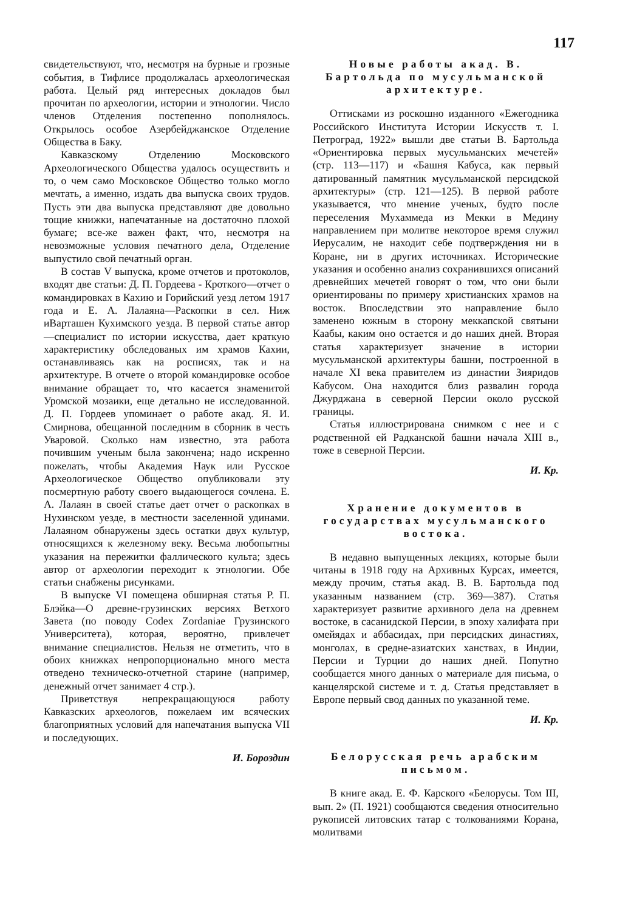117
свидетельствуют, что, несмотря на бурные и грозные события, в Тифлисе продолжалась археологическая работа. Целый ряд интересных докладов был прочитан по археологии, истории и этнологии. Число членов Отделения постепенно пополнялось. Открылось особое Азербейджанское Отделение Общества в Баку.
Кавказскому Отделению Московского Археологического Общества удалось осуществить и то, о чем само Московское Общество только могло мечтать, а именно, издать два выпуска своих трудов. Пусть эти два выпуска представляют две довольно тощие книжки, напечатанные на достаточно плохой бумаге; все-же важен факт, что, несмотря на невозможные условия печатного дела, Отделение выпустило свой печатный орган.
В состав V выпуска, кроме отчетов и протоколов, входят две статьи: Д. П. Гордеева - Кроткого—отчет о командировках в Кахию и Горийский уезд летом 1917 года и Е. А. Лалаяна—Раскопки в сел. Ниж иВарташен Кухимского уезда. В первой статье автор—специалист по истории искусства, дает краткую характеристику обследованых им храмов Кахии, останавливаясь как на росписях, так и на архитектуре. В отчете о второй командировке особое внимание обращает то, что касается знаменитой Уромской мозаики, еще детально не исследованной. Д. П. Гордеев упоминает о работе акад. Я. И. Смирнова, обещанной последним в сборник в честь Уваровой. Сколько нам известно, эта работа почившим ученым была закончена; надо искренно пожелать, чтобы Академия Наук или Русское Археологическое Общество опубликовали эту посмертную работу своего выдающегося сочлена. Е. А. Лалаян в своей статье дает отчет о раскопках в Нухинском уезде, в местности заселенной удинами. Лалаяном обнаружены здесь остатки двух культур, относящихся к железному веку. Весьма любопытны указания на пережитки фаллического культа; здесь автор от археологии переходит к этнологии. Обе статьи снабжены рисунками.
В выпуске VI помещена обширная статья Р. П. Блэйка—О древне-грузинских версиях Ветхого Завета (по поводу Codex Zordaniae Грузинского Университета), которая, вероятно, привлечет внимание специалистов. Нельзя не отметить, что в обоих книжках непропорционально много места отведено техническо-отчетной старине (например, денежный отчет занимает 4 стр.).
Приветствуя непрекращающуюся работу Кавказских археологов, пожелаем им всяческих благоприятных условий для напечатания выпуска VII и последующих.
И. Бороздин
Новые работы акад. В. Бартольда по мусульманской архитектуре.
Оттисками из роскошно изданного «Ежегодника Российского Института Истории Искусств т. I. Петроград, 1922» вышли две статьи В. Бартольда «Ориентировка первых мусульманских мечетей» (стр. 113—117) и «Башня Кабуса, как первый датированный памятник мусульманской персидской архитектуры» (стр. 121—125). В первой работе указывается, что мнение ученых, будто после переселения Мухаммеда из Мекки в Медину направлением при молитве некоторое время служил Иерусалим, не находит себе подтверждения ни в Коране, ни в других источниках. Исторические указания и особенно анализ сохранившихся описаний древнейших мечетей говорят о том, что они были ориентированы по примеру христианских храмов на восток. Впоследствии это направление было заменено южным в сторону меккапской святыни Каабы, каким оно остается и до наших дней. Вторая статья характеризует значение в истории мусульманской архитектуры башни, построенной в начале XI века правителем из династии Зияридов Кабусом. Она находится близ развалин города Джурджана в северной Персии около русской границы.
Статья иллюстрирована снимком с нее и с родственной ей Радканской башни начала XIII в., тоже в северной Персии.
И. Кр.
Хранение документов в государствах мусульманского востока.
В недавно выпущенных лекциях, которые были читаны в 1918 году на Архивных Курсах, имеется, между прочим, статья акад. В. В. Бартольда под указанным названием (стр. 369—387). Статья характеризует развитие архивного дела на древнем востоке, в сасанидской Персии, в эпоху халифата при омейядах и аббасидах, при персидских династиях, монголах, в средне-азиатских ханствах, в Индии, Персии и Турции до наших дней. Попутно сообщается много данных о материале для письма, о канцелярской системе и т. д. Статья представляет в Европе первый свод данных по указанной теме.
И. Кр.
Белорусская речь арабским письмом.
В книге акад. Е. Ф. Карского «Белорусы. Том III, вып. 2» (П. 1921) сообщаются сведения относительно рукописей литовских татар с толкованиями Корана, молитвами